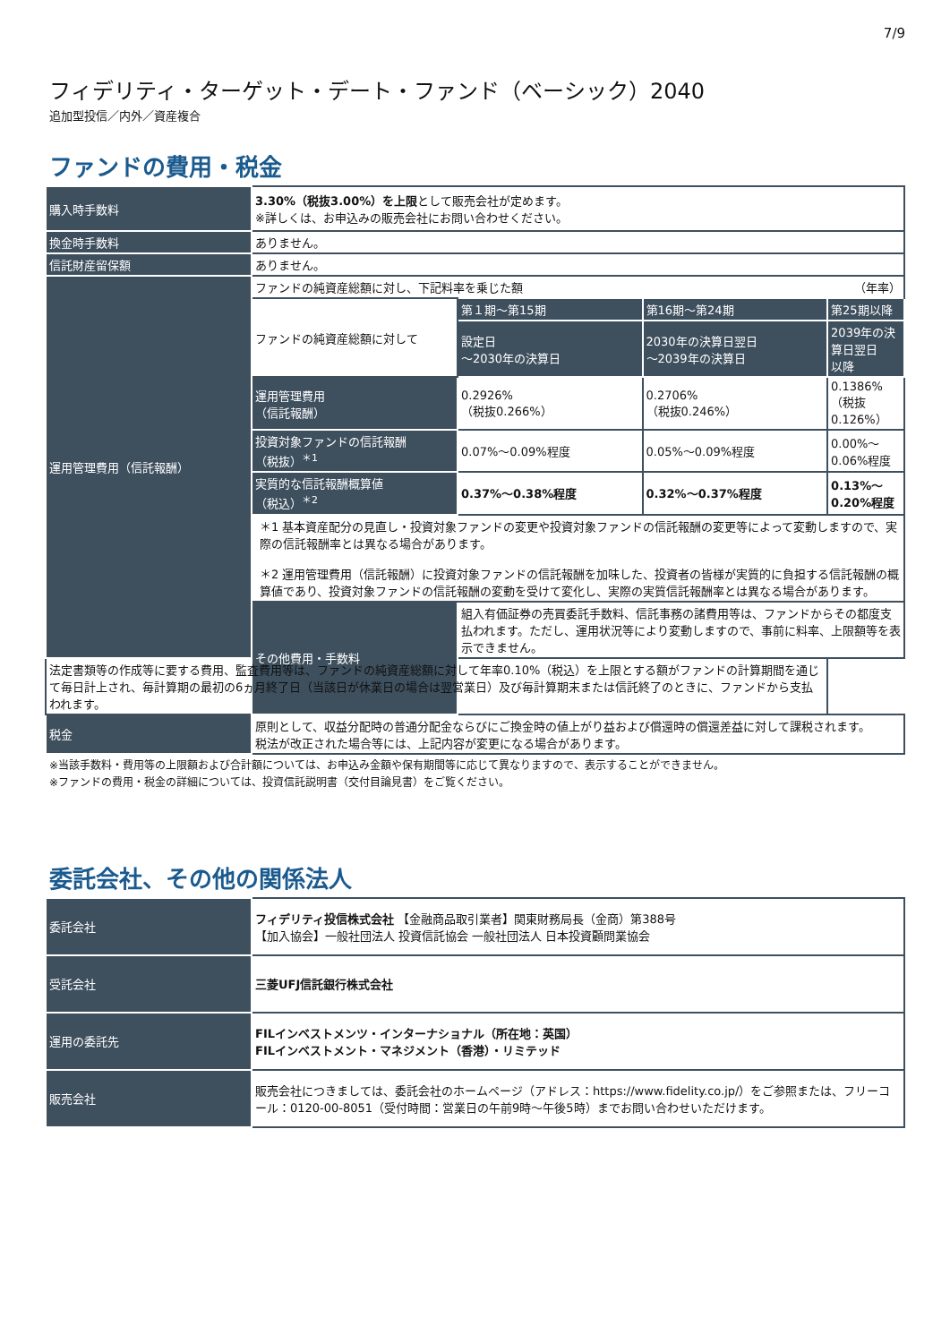7/9
フィデリティ・ターゲット・デート・ファンド（ベーシック）2040
追加型投信／内外／資産複合
ファンドの費用・税金
| 購入時手数料 | 3.30%（税抜3.00%）を上限 として販売会社が定めます。 ※詳しくは、お申込みの販売会社にお問い合わせください。 | | | |
| 換金時手数料 | ありません。 | | | |
| 信託財産留保額 | ありません。 | | | |
| 運用管理費用（信託報酬） | ファンドの純資産総額に対し、下記料率を乗じた額 （年率） | | | |
| | ファンドの純資産総額に対して | 第１期～第15期 | 第16期～第24期 | 第25期以降 |
| | | 設定日 ～2030年の決算日 | 2030年の決算日翌日 ～2039年の決算日 | 2039年の決算日翌日 以降 |
| | 運用管理費用 （信託報酬） | 0.2926% （税抜0.266%） | 0.2706% （税抜0.246%） | 0.1386% （税抜0.126%） |
| | 投資対象ファンドの信託報酬 （税抜）<sup>＊1</sup> | 0.07%～0.09%程度 | 0.05%～0.09%程度 | 0.00%～0.06%程度 |
| | 実質的な信託報酬概算値 （税込）<sup>＊2</sup> | 0.37%～0.38%程度 | 0.32%～0.37%程度 | 0.13%～0.20%程度 |
| | ＊1 基本資産配分の見直し・投資対象ファンドの変更や投資対象ファンドの信託報酬の変更等によって変動しますので、実際の信託報酬率とは異なる場合があります。 ＊2 運用管理費用（信託報酬）に投資対象ファンドの信託報酬を加味した、投資者の皆様が実質的に負担する信託報酬の概算値であり、投資対象ファンドの信託報酬の変動を受けて変化し、実際の実質信託報酬率とは異なる場合があります。 | | | |
| | その他費用・手数料 | 組入有価証券の売買委託手数料、信託事務の諸費用等は、ファンドからその都度支払われます。ただし、運用状況等により変動しますので、事前に料率、上限額等を表示できません。 | | |
| 法定書類等の作成等に要する費用、監査費用等は、ファンドの純資産総額に対して年率0.10%（税込）を上限とする額がファンドの計算期間を通じて毎日計上され、毎計算期の最初の6ヵ月終了日（当該日が休業日の場合は翌営業日）及び毎計算期末または信託終了のときに、ファンドから支払われます。 | | | | |
| 税金 | 原則として、収益分配時の普通分配金ならびにご換金時の値上がり益および償還時の償還差益に対して課税されます。 税法が改正された場合等には、上記内容が変更になる場合があります。 | | | |
※当該手数料・費用等の上限額および合計額については、お申込み金額や保有期間等に応じて異なりますので、表示することができません。
※ファンドの費用・税金の詳細については、投資信託説明書（交付目論見書）をご覧ください。
委託会社、その他の関係法人
| 委託会社 | フィデリティ投信株式会社 【金融商品取引業者】関東財務局長（金商）第388号 【加入協会】一般社団法人 投資信託協会 一般社団法人 日本投資顧問業協会 |
| 受託会社 | 三菱UFJ信託銀行株式会社 |
| 運用の委託先 | FILインベストメンツ・インターナショナル（所在地：英国） FILインベストメント・マネジメント（香港）・リミテッド |
| 販売会社 | 販売会社につきましては、委託会社のホームページ（アドレス：https://www.fidelity.co.jp/）をご参照または、フリーコール：0120-00-8051（受付時間：営業日の午前9時～午後5時）までお問い合わせいただけます。 |